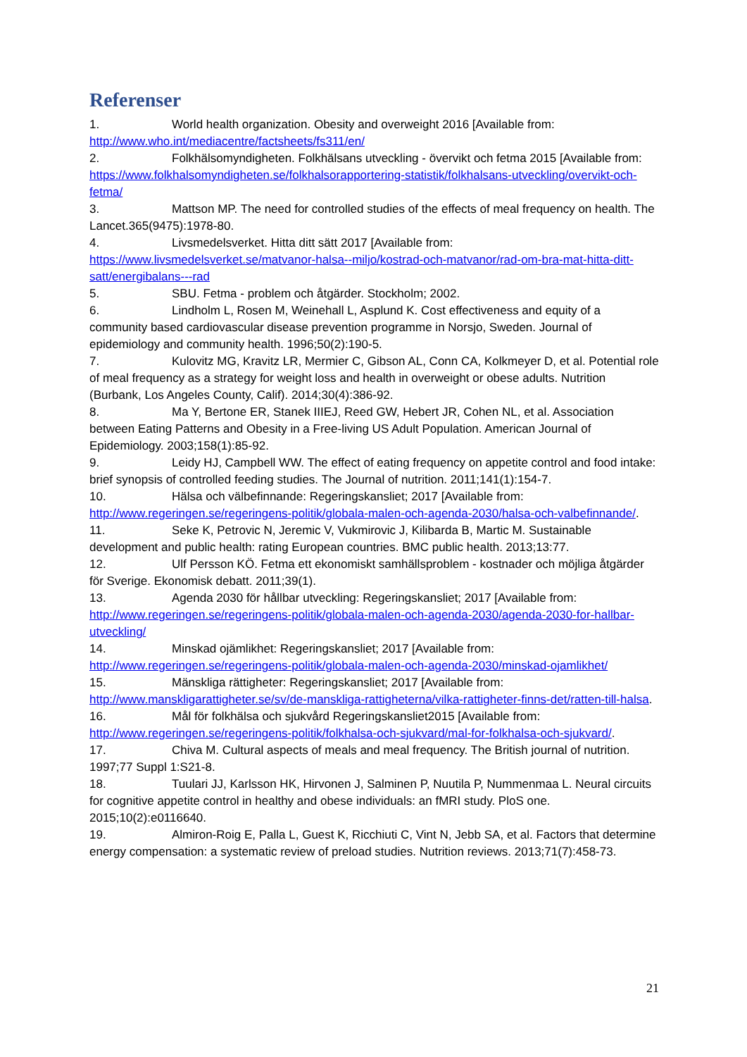Referenser
1. World health organization. Obesity and overweight 2016 [Available from: http://www.who.int/mediacentre/factsheets/fs311/en/
2. Folkhälsomyndigheten. Folkhälsans utveckling - övervikt och fetma 2015 [Available from: https://www.folkhalsomyndigheten.se/folkhalsorapportering-statistik/folkhalsans-utveckling/overvikt-och-fetma/
3. Mattson MP. The need for controlled studies of the effects of meal frequency on health. The Lancet.365(9475):1978-80.
4. Livsmedelsverket. Hitta ditt sätt 2017 [Available from: https://www.livsmedelsverket.se/matvanor-halsa--miljo/kostrad-och-matvanor/rad-om-bra-mat-hitta-ditt-satt/energibalans---rad
5. SBU. Fetma - problem och åtgärder. Stockholm; 2002.
6. Lindholm L, Rosen M, Weinehall L, Asplund K. Cost effectiveness and equity of a community based cardiovascular disease prevention programme in Norsjo, Sweden. Journal of epidemiology and community health. 1996;50(2):190-5.
7. Kulovitz MG, Kravitz LR, Mermier C, Gibson AL, Conn CA, Kolkmeyer D, et al. Potential role of meal frequency as a strategy for weight loss and health in overweight or obese adults. Nutrition (Burbank, Los Angeles County, Calif). 2014;30(4):386-92.
8. Ma Y, Bertone ER, Stanek IIIEJ, Reed GW, Hebert JR, Cohen NL, et al. Association between Eating Patterns and Obesity in a Free-living US Adult Population. American Journal of Epidemiology. 2003;158(1):85-92.
9. Leidy HJ, Campbell WW. The effect of eating frequency on appetite control and food intake: brief synopsis of controlled feeding studies. The Journal of nutrition. 2011;141(1):154-7.
10. Hälsa och välbefinnande: Regeringskansliet; 2017 [Available from: http://www.regeringen.se/regeringens-politik/globala-malen-och-agenda-2030/halsa-och-valbefinnande/.
11. Seke K, Petrovic N, Jeremic V, Vukmirovic J, Kilibarda B, Martic M. Sustainable development and public health: rating European countries. BMC public health. 2013;13:77.
12. Ulf Persson KÖ. Fetma ett ekonomiskt samhällsproblem - kostnader och möjliga åtgärder för Sverige. Ekonomisk debatt. 2011;39(1).
13. Agenda 2030 för hållbar utveckling: Regeringskansliet; 2017 [Available from: http://www.regeringen.se/regeringens-politik/globala-malen-och-agenda-2030/agenda-2030-for-hallbar-utveckling/
14. Minskad ojämlikhet: Regeringskansliet; 2017 [Available from: http://www.regeringen.se/regeringens-politik/globala-malen-och-agenda-2030/minskad-ojamlikhet/
15. Mänskliga rättigheter: Regeringskansliet; 2017 [Available from: http://www.manskligarattigheter.se/sv/de-manskliga-rattigheterna/vilka-rattigheter-finns-det/ratten-till-halsa.
16. Mål för folkhälsa och sjukvård Regeringskansliet2015 [Available from: http://www.regeringen.se/regeringens-politik/folkhalsa-och-sjukvard/mal-for-folkhalsa-och-sjukvard/.
17. Chiva M. Cultural aspects of meals and meal frequency. The British journal of nutrition. 1997;77 Suppl 1:S21-8.
18. Tuulari JJ, Karlsson HK, Hirvonen J, Salminen P, Nuutila P, Nummenmaa L. Neural circuits for cognitive appetite control in healthy and obese individuals: an fMRI study. PloS one. 2015;10(2):e0116640.
19. Almiron-Roig E, Palla L, Guest K, Ricchiuti C, Vint N, Jebb SA, et al. Factors that determine energy compensation: a systematic review of preload studies. Nutrition reviews. 2013;71(7):458-73.
21